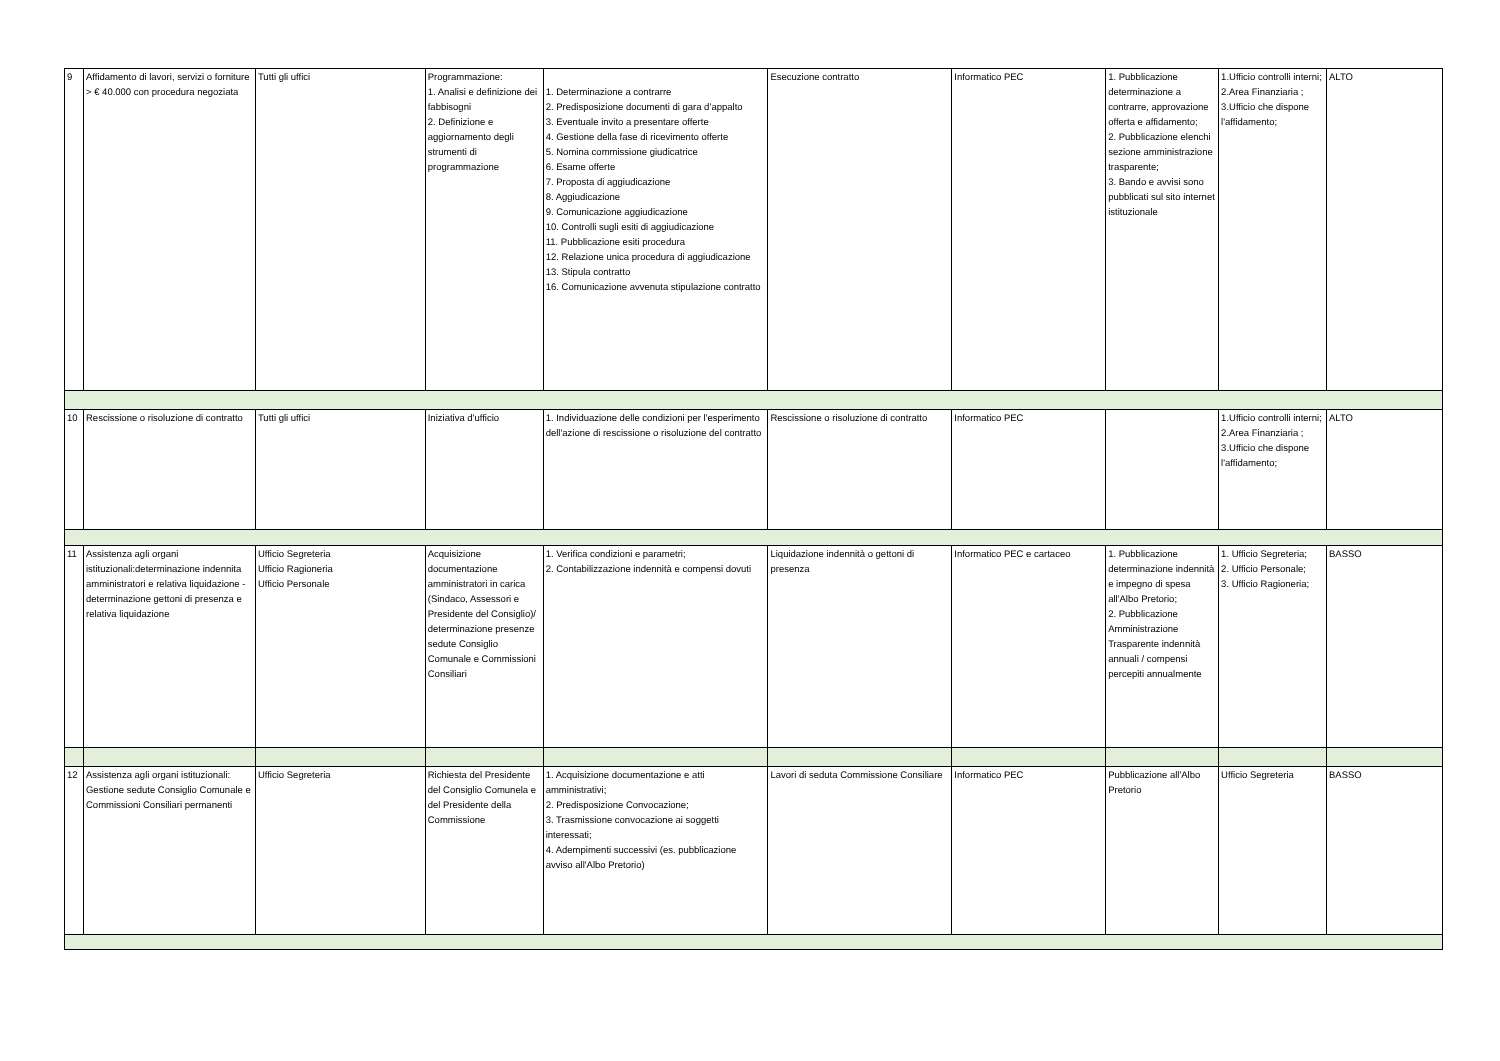| 9 | Affidamento di lavori, servizi o forniture > € 40.000 con procedura negoziata | Tutti gli uffici | Programmazione: 1. Analisi e definizione dei fabbisogni 2. Definizione e aggiornamento degli strumenti di programmazione | 1. Determinazione a contrarre 2. Predisposizione documenti di gara d’appalto 3. Eventuale invito a presentare offerte 4. Gestione della fase di ricevimento offerte 5. Nomina commissione giudicatrice 6. Esame offerte 7. Proposta di aggiudicazione 8. Aggiudicazione 9. Comunicazione aggiudicazione 10. Controlli sugli esiti di aggiudicazione 11. Pubblicazione esiti procedura 12. Relazione unica procedura di aggiudicazione 13. Stipula contratto 16. Comunicazione avvenuta stipulazione contratto | Esecuzione contratto | Informatico PEC | 1. Pubblicazione determinazione a contrarre, approvazione offerta e affidamento; 2. Pubblicazione elenchi sezione amministrazione trasparente; 3. Bando e avvisi sono pubblicati sul sito internet istituzionale | 1.Ufficio controlli interni; 2.Area Finanziaria ; 3.Ufficio che dispone l'affidamento; | ALTO |
| 10 | Rescissione o risoluzione di contratto | Tutti gli uffici | Iniziativa d'ufficio | 1. Individuazione delle condizioni per l'esperimento dell'azione di rescissione o risoluzione del contratto | Rescissione o risoluzione di contratto | Informatico PEC | | 1.Ufficio controlli interni; 2.Area Finanziaria ; 3.Ufficio che dispone l'affidamento; | ALTO |
| 11 | Assistenza agli organi istituzionali:determinazione indennita amministratori e relativa liquidazione - determinazione gettoni di presenza e relativa liquidazione | Ufficio Segreteria Ufficio Ragioneria Ufficio Personale | Acquisizione documentazione amministratori in carica (Sindaco, Assessori e Presidente del Consiglio)/ determinazione presenze sedute Consiglio Comunale e Commissioni Consiliari | 1. Verifica condizioni e parametri; 2. Contabilizzazione indennità e compensi dovuti | Liquidazione indennità o gettoni di presenza | Informatico PEC e cartaceo | 1. Pubblicazione determinazione indennità e impegno di spesa all'Albo Pretorio; 2. Pubblicazione Amministrazione Trasparente indennità annuali / compensi percepiti annualmente | 1. Ufficio Segreteria; 2. Ufficio Personale; 3. Ufficio Ragioneria; | BASSO |
| 12 | Assistenza agli organi istituzionali: Gestione sedute Consiglio Comunale e Commissioni Consiliari permanenti | Ufficio Segreteria | Richiesta del Presidente del Consiglio Comunela e del Presidente della Commissione | 1. Acquisizione documentazione e atti amministrativi; 2. Predisposizione Convocazione; 3. Trasmissione convocazione ai soggetti interessati; 4. Adempimenti successivi (es. pubblicazione avviso all'Albo Pretorio) | Lavori di seduta Commissione Consiliare | Informatico PEC | Pubblicazione all'Albo Pretorio | Ufficio Segreteria | BASSO |